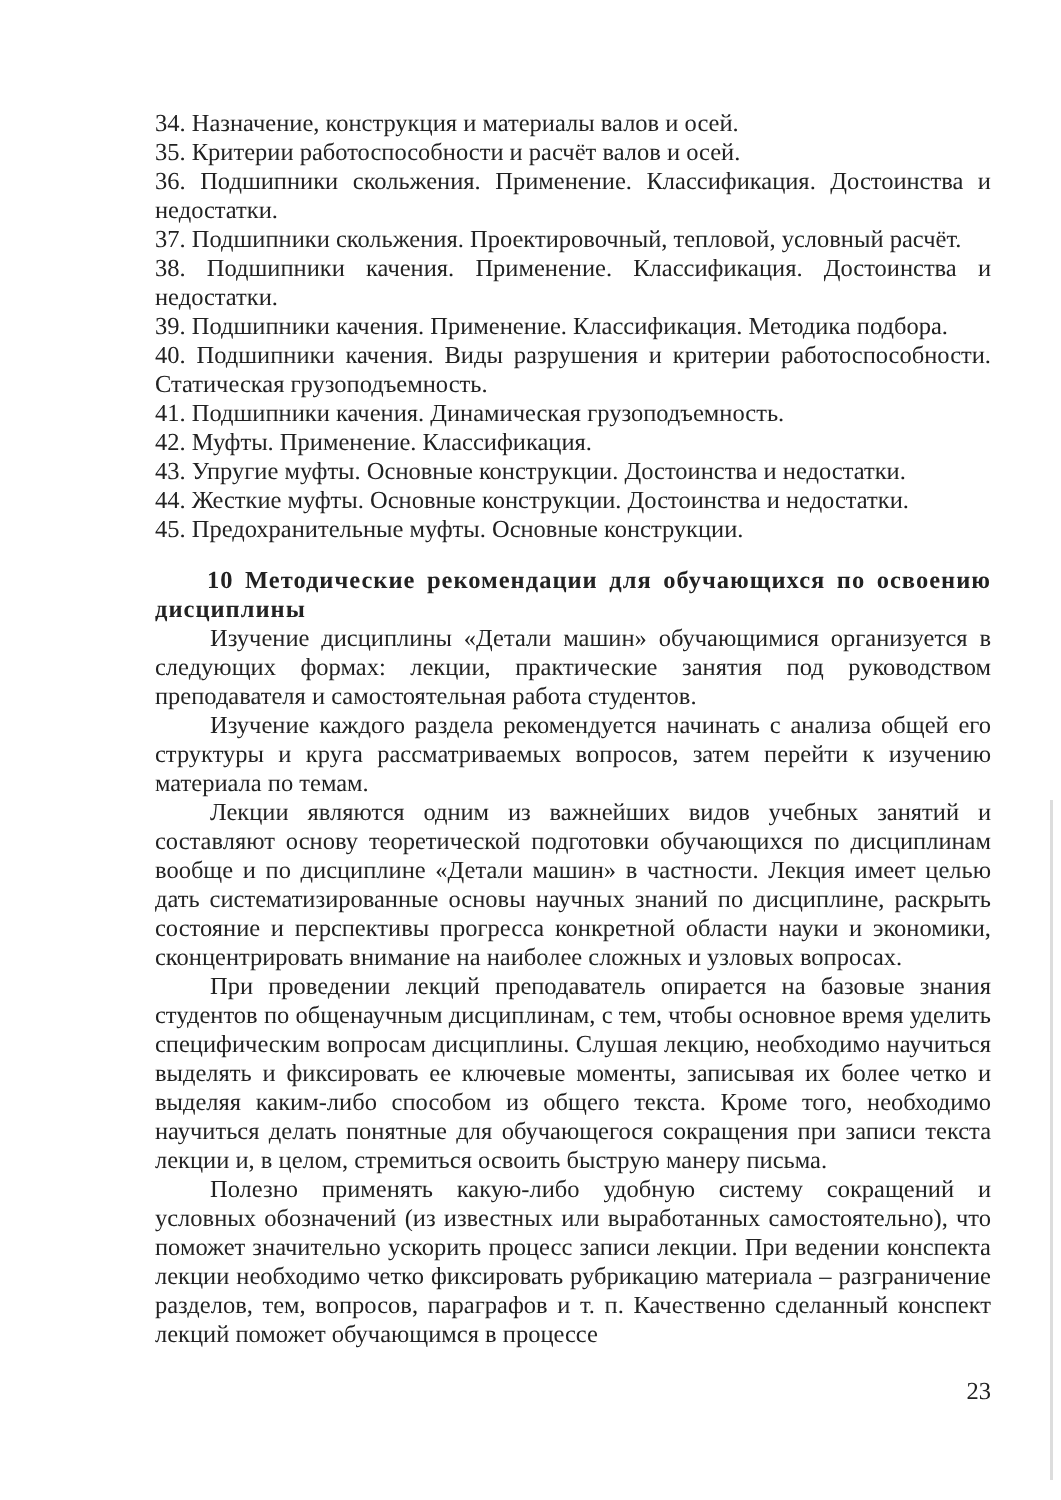34. Назначение, конструкция и материалы валов и осей.
35. Критерии работоспособности и расчёт валов и осей.
36. Подшипники скольжения. Применение. Классификация. Достоинства и недостатки.
37. Подшипники скольжения. Проектировочный, тепловой, условный расчёт.
38. Подшипники качения. Применение. Классификация. Достоинства и недостатки.
39. Подшипники качения. Применение. Классификация. Методика подбора.
40. Подшипники качения. Виды разрушения и критерии работоспособности. Статическая грузоподъемность.
41. Подшипники качения. Динамическая грузоподъемность.
42. Муфты. Применение. Классификация.
43. Упругие муфты. Основные конструкции. Достоинства и недостатки.
44. Жесткие муфты. Основные конструкции. Достоинства и недостатки.
45. Предохранительные муфты. Основные конструкции.
10 Методические рекомендации для обучающихся по освоению дисциплины
Изучение дисциплины «Детали машин» обучающимися организуется в следующих формах: лекции, практические занятия под руководством преподавателя и самостоятельная работа студентов.
Изучение каждого раздела рекомендуется начинать с анализа общей его структуры и круга рассматриваемых вопросов, затем перейти к изучению материала по темам.
Лекции являются одним из важнейших видов учебных занятий и составляют основу теоретической подготовки обучающихся по дисциплинам вообще и по дисциплине «Детали машин» в частности. Лекция имеет целью дать систематизированные основы научных знаний по дисциплине, раскрыть состояние и перспективы прогресса конкретной области науки и экономики, сконцентрировать внимание на наиболее сложных и узловых вопросах.
При проведении лекций преподаватель опирается на базовые знания студентов по общенаучным дисциплинам, с тем, чтобы основное время уделить специфическим вопросам дисциплины. Слушая лекцию, необходимо научиться выделять и фиксировать ее ключевые моменты, записывая их более четко и выделяя каким-либо способом из общего текста. Кроме того, необходимо научиться делать понятные для обучающегося сокращения при записи текста лекции и, в целом, стремиться освоить быструю манеру письма.
Полезно применять какую-либо удобную систему сокращений и условных обозначений (из известных или выработанных самостоятельно), что поможет значительно ускорить процесс записи лекции. При ведении конспекта лекции необходимо четко фиксировать рубрикацию материала – разграничение разделов, тем, вопросов, параграфов и т. п. Качественно сделанный конспект лекций поможет обучающимся в процессе
23